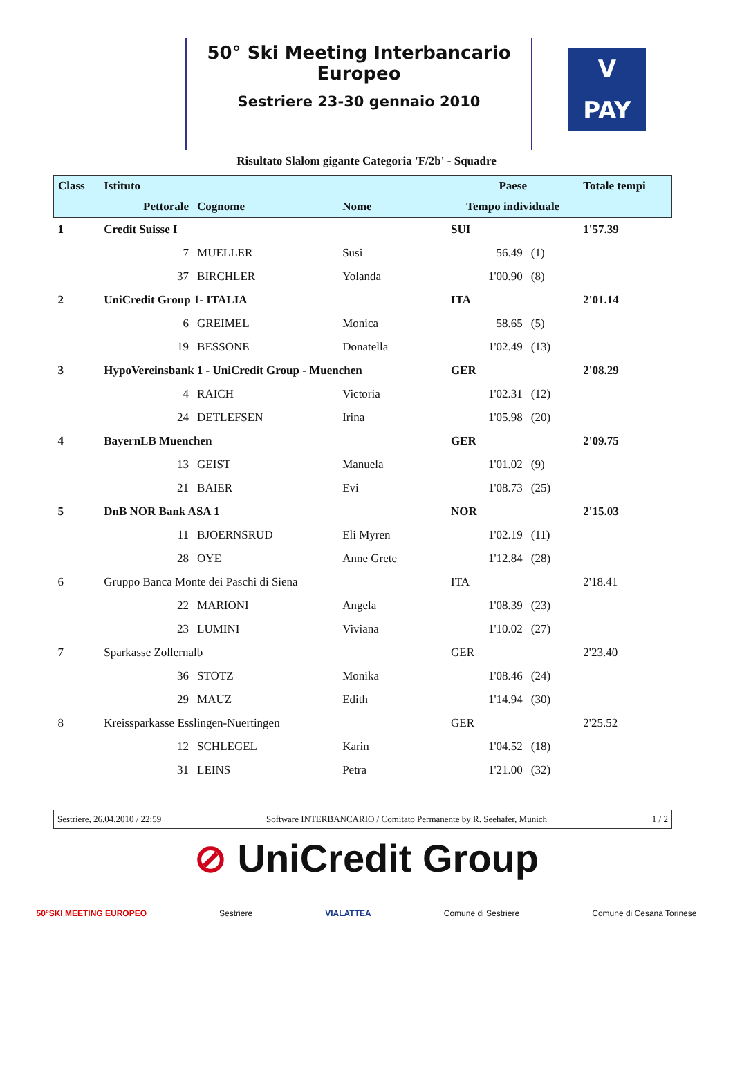50° Ski Meeting Interbancario Europeo
Sestriere 23-30 gennaio 2010
V
PAY
Risultato Slalom gigante Categoria 'F/2b' - Squadre
| Class | Istituto | | | Paese | | Totale tempi |
| --- | --- | --- | --- | --- | --- | --- |
| | Pettorale | Cognome | Nome | Tempo individuale | | |
| 1 | Credit Suisse I | | | SUI | | 1'57.39 |
| | 7 | MUELLER | Susi | 56.49 | (1) | |
| | 37 | BIRCHLER | Yolanda | 1'00.90 | (8) | |
| 2 | UniCredit Group 1- ITALIA | | | ITA | | 2'01.14 |
| | 6 | GREIMEL | Monica | 58.65 | (5) | |
| | 19 | BESSONE | Donatella | 1'02.49 | (13) | |
| 3 | HypoVereinsbank 1 - UniCredit Group - Muenchen | | | GER | | 2'08.29 |
| | 4 | RAICH | Victoria | 1'02.31 | (12) | |
| | 24 | DETLEFSEN | Irina | 1'05.98 | (20) | |
| 4 | BayernLB Muenchen | | | GER | | 2'09.75 |
| | 13 | GEIST | Manuela | 1'01.02 | (9) | |
| | 21 | BAIER | Evi | 1'08.73 | (25) | |
| 5 | DnB NOR Bank ASA 1 | | | NOR | | 2'15.03 |
| | 11 | BJOERNSRUD | Eli Myren | 1'02.19 | (11) | |
| | 28 | OYE | Anne Grete | 1'12.84 | (28) | |
| 6 | Gruppo Banca Monte dei Paschi di Siena | | | ITA | | 2'18.41 |
| | 22 | MARIONI | Angela | 1'08.39 | (23) | |
| | 23 | LUMINI | Viviana | 1'10.02 | (27) | |
| 7 | Sparkasse Zollernalb | | | GER | | 2'23.40 |
| | 36 | STOTZ | Monika | 1'08.46 | (24) | |
| | 29 | MAUZ | Edith | 1'14.94 | (30) | |
| 8 | Kreissparkasse Esslingen-Nuertingen | | | GER | | 2'25.52 |
| | 12 | SCHLEGEL | Karin | 1'04.52 | (18) | |
| | 31 | LEINS | Petra | 1'21.00 | (32) | |
Sestriere, 26.04.2010 / 22:59 Software INTERBANCARIO / Comitato Permanente by R. Seehafer, Munich 1 / 2
⊘ UniCredit Group
50°SKI MEETING EUROPEO Sestriere VIALATTEA Comune di Sestriere Comune di Cesana Torinese